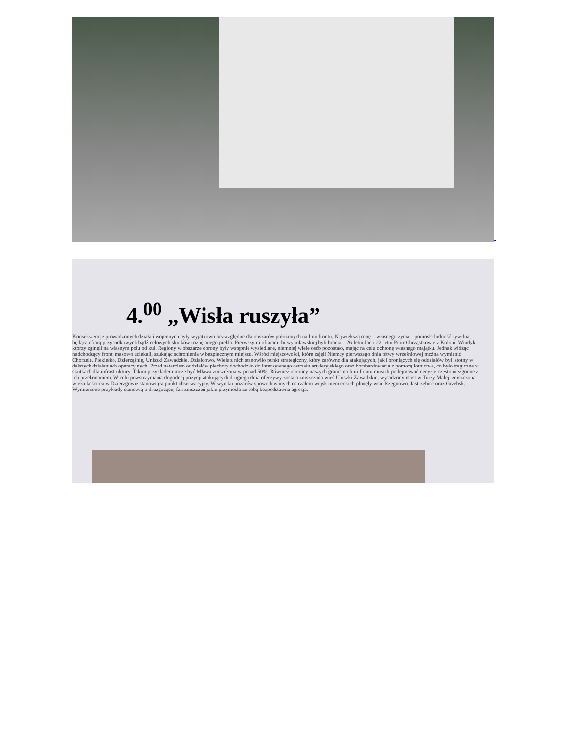4.<sup>00</sup> „Wisła ruszyła”
Konsekwencje prowadzonych działań wojennych były wyjątkowo bezwzględne dla obszarów położonych na linii frontu. Największą cenę – własnego życia – poniosła ludność cywilna, będąca ofiarą przypadkowych bądź celowych skutków rozpętanego piekła. Pierwszymi ofiarami bitwy mławskiej byli bracia – 26-letni Jan i 22-letni Piotr Chrząstkowie z Kolonii Windyki, którzy zginęli na własnym polu od kul. Regiony w obszarze obrony były wstępnie wysiedlane, niemniej wiele osób pozostało, mając na celu ochronę własnego majątku. Jednak widząc nadchodzący front, masowo uciekali, szukając schronienia w bezpiecznym miejscu. Wśród miejscowości, które zajęli Niemcy pierwszego dnia bitwy wrześniowej można wymienić Chorzele, Piekiełko, Dzierzążnię, Uniszki Zawadzkie, Działdowo. Wiele z nich stanowiło punkt strategiczny, który zarówno dla atakujących, jak i broniących się oddziałów był istotny w dalszych działaniach operacyjnych. Przed natarciem oddziałów piechoty dochodziło do intensywnego ostrzału artyleryjskiego oraz bombardowania z pomocą lotnictwa, co było tragiczne w skutkach dla infrastruktury. Takim przykładem może być Mława zniszczona w ponad 50%. Również obrońcy naszych granic na linii frontu musieli podejmować decyzje często niezgodne z ich przekonaniem. W celu powstrzymania dogodnej pozycji atakujących drugiego dnia ofensywy została zniszczona wieś Uniszki Zawadzkie, wysadzony most w Turzy Małej, zniszczona wieża kościoła w Dzierzgowie stanowiąca punkt obserwacyjny. W wyniku pożarów spowodowanych ostrzałem wojsk niemieckich płonęły wsie Rzęgnowo, Jastrzębiec oraz Grzebsk. Wymienione przykłady stanowią o druzgocącej fali zniszczeń jakie przyniosła ze sobą bezpodstawna agresja.